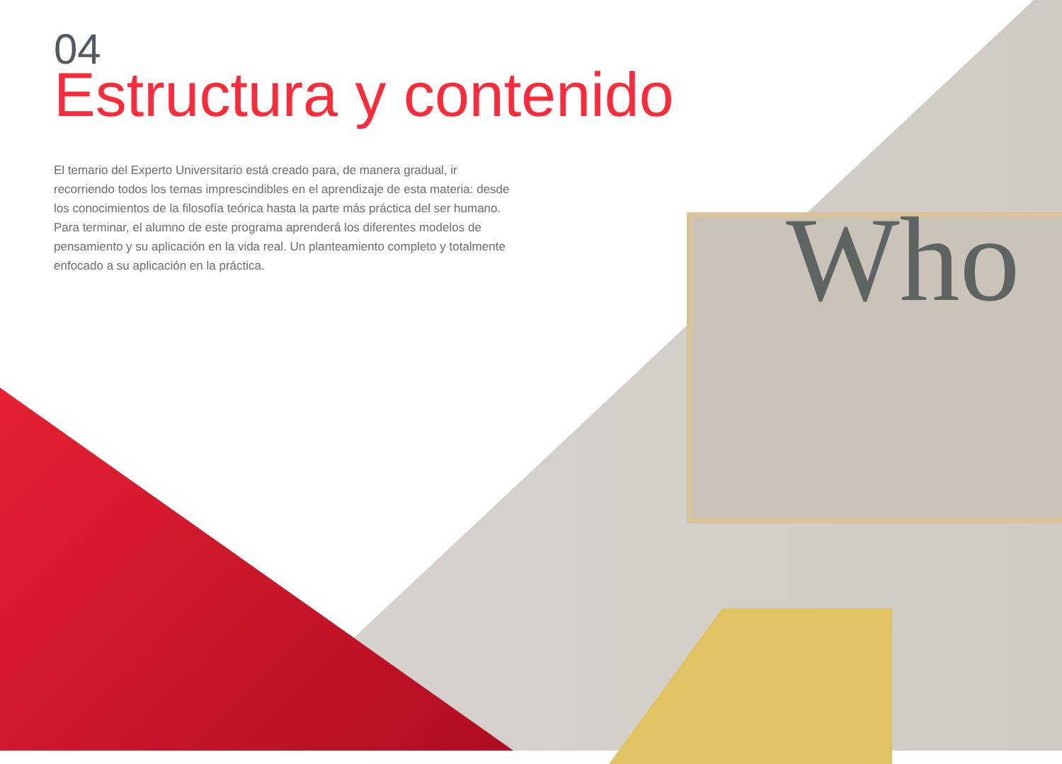04
Estructura y contenido
El temario del Experto Universitario está creado para, de manera gradual, ir recorriendo todos los temas imprescindibles en el aprendizaje de esta materia: desde los conocimientos de la filosofía teórica hasta la parte más práctica del ser humano. Para terminar, el alumno de este programa aprenderá los diferentes modelos de pensamiento y su aplicación en la vida real. Un planteamiento completo y totalmente enfocado a su aplicación en la práctica.
Who